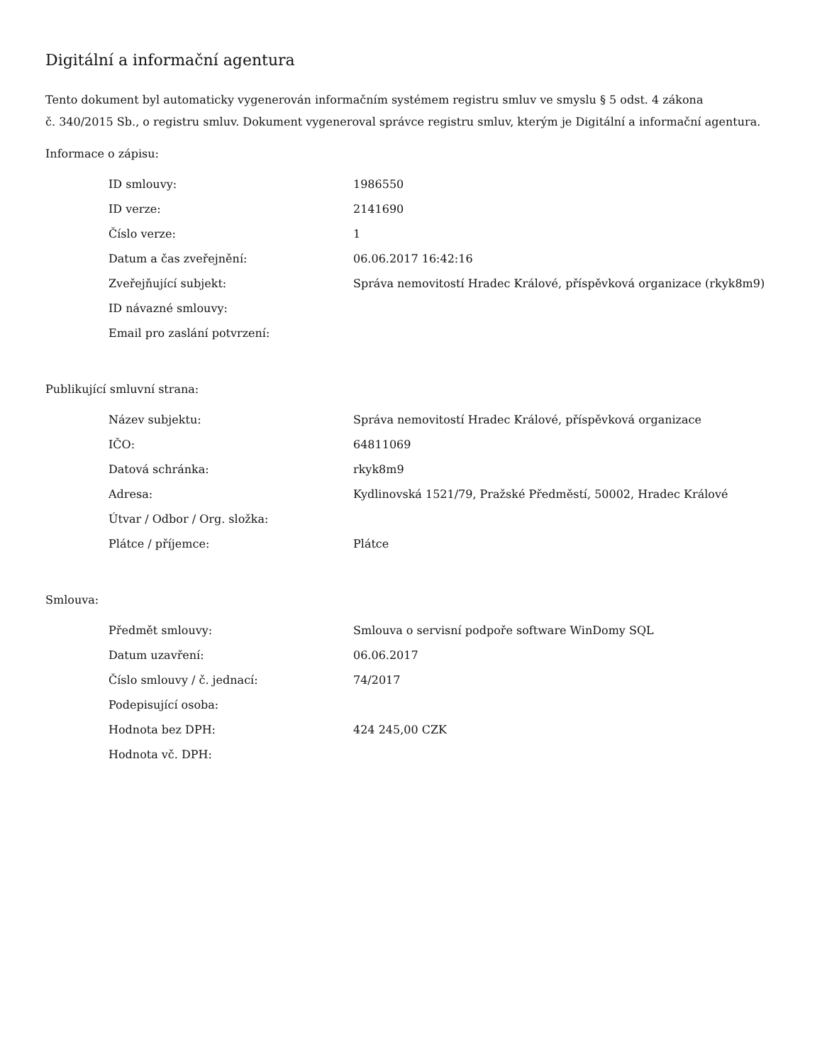Digitální a informační agentura
Tento dokument byl automaticky vygenerován informačním systémem registru smluv ve smyslu § 5 odst. 4 zákona
č. 340/2015 Sb., o registru smluv. Dokument vygeneroval správce registru smluv, kterým je Digitální a informační agentura.
Informace o zápisu:
| ID smlouvy: | 1986550 |
| ID verze: | 2141690 |
| Číslo verze: | 1 |
| Datum a čas zveřejnění: | 06.06.2017 16:42:16 |
| Zveřejňující subjekt: | Správa nemovitostí Hradec Králové, příspěvková organizace (rkyk8m9) |
| ID návazné smlouvy: | |
| Email pro zaslání potvrzení: | |
Publikující smluvní strana:
| Název subjektu: | Správa nemovitostí Hradec Králové, příspěvková organizace |
| IČO: | 64811069 |
| Datová schránka: | rkyk8m9 |
| Adresa: | Kydlinovská 1521/79, Pražské Předměstí, 50002, Hradec Králové |
| Útvar / Odbor / Org. složka: | |
| Plátce / příjemce: | Plátce |
Smlouva:
| Předmět smlouvy: | Smlouva o servisní podpoře software WinDomy SQL |
| Datum uzavření: | 06.06.2017 |
| Číslo smlouvy / č. jednací: | 74/2017 |
| Podepisující osoba: | |
| Hodnota bez DPH: | 424 245,00 CZK |
| Hodnota vč. DPH: | |